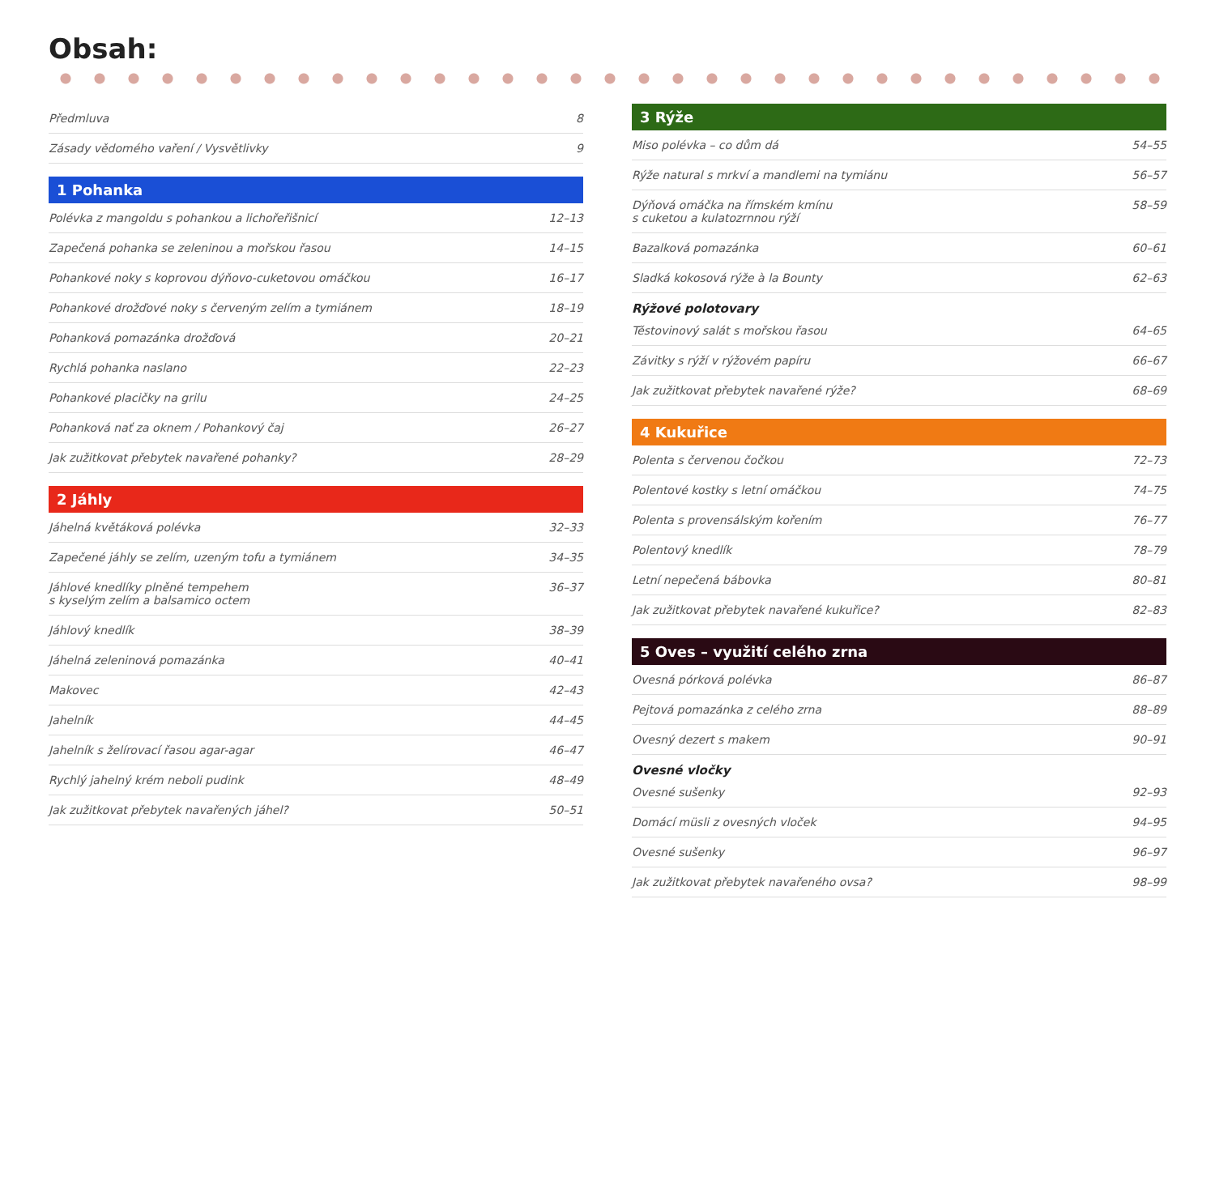Obsah:
Předmluva 8
Zásady vědomého vaření / Vysvětlivky 9
1 Pohanka
Polévka z mangoldu s pohankou a lichořeřišnicí 12–13
Zapečená pohanka se zeleninou a mořskou řasou 14–15
Pohankové noky s koprovou dýňovo-cuketovou omáčkou 16–17
Pohankové drožďové noky s červeným zelím a tymiánem 18–19
Pohanková pomazánka drožďová 20–21
Rychlá pohanka naslano 22–23
Pohankové placičky na grilu 24–25
Pohanková nať za oknem / Pohankový čaj 26–27
Jak zužitkovat přebytek navařené pohanky? 28–29
2 Jáhly
Jáhelná květáková polévka 32–33
Zapečené jáhly se zelím, uzeným tofu a tymiánem 34–35
Jáhlové knedlíky plněné tempehem
s kyselým zelím a balsamico octem 36–37
Jáhlový knedlík 38–39
Jáhelná zeleninová pomazánka 40–41
Makovec 42–43
Jahelník 44–45
Jahelník s želírovací řasou agar-agar 46–47
Rychlý jahelný krém neboli pudink 48–49
Jak zužitkovat přebytek navařených jáhel? 50–51
3 Rýže
Miso polévka – co dům dá 54–55
Rýže natural s mrkví a mandlemi na tymiánu 56–57
Dýňová omáčka na římském kmínu
s cuketou a kulatozrnnou rýží 58–59
Bazalková pomazánka 60–61
Sladká kokosová rýže à la Bounty 62–63
Rýžové polotovary
Těstovinový salát s mořskou řasou 64–65
Závitky s rýží v rýžovém papíru 66–67
Jak zužitkovat přebytek navařené rýže? 68–69
4 Kukuřice
Polenta s červenou čočkou 72–73
Polentové kostky s letní omáčkou 74–75
Polenta s provensálským kořením 76–77
Polentový knedlík 78–79
Letní nepečená bábovka 80–81
Jak zužitkovat přebytek navařené kukuřice? 82–83
5 Oves – využití celého zrna
Ovesná pórková polévka 86–87
Pejtová pomazánka z celého zrna 88–89
Ovesný dezert s makem 90–91
Ovesné vločky
Ovesné sušenky 92–93
Domácí müsli z ovesných vloček 94–95
Ovesné sušenky 96–97
Jak zužitkovat přebytek navařeného ovsa? 98–99